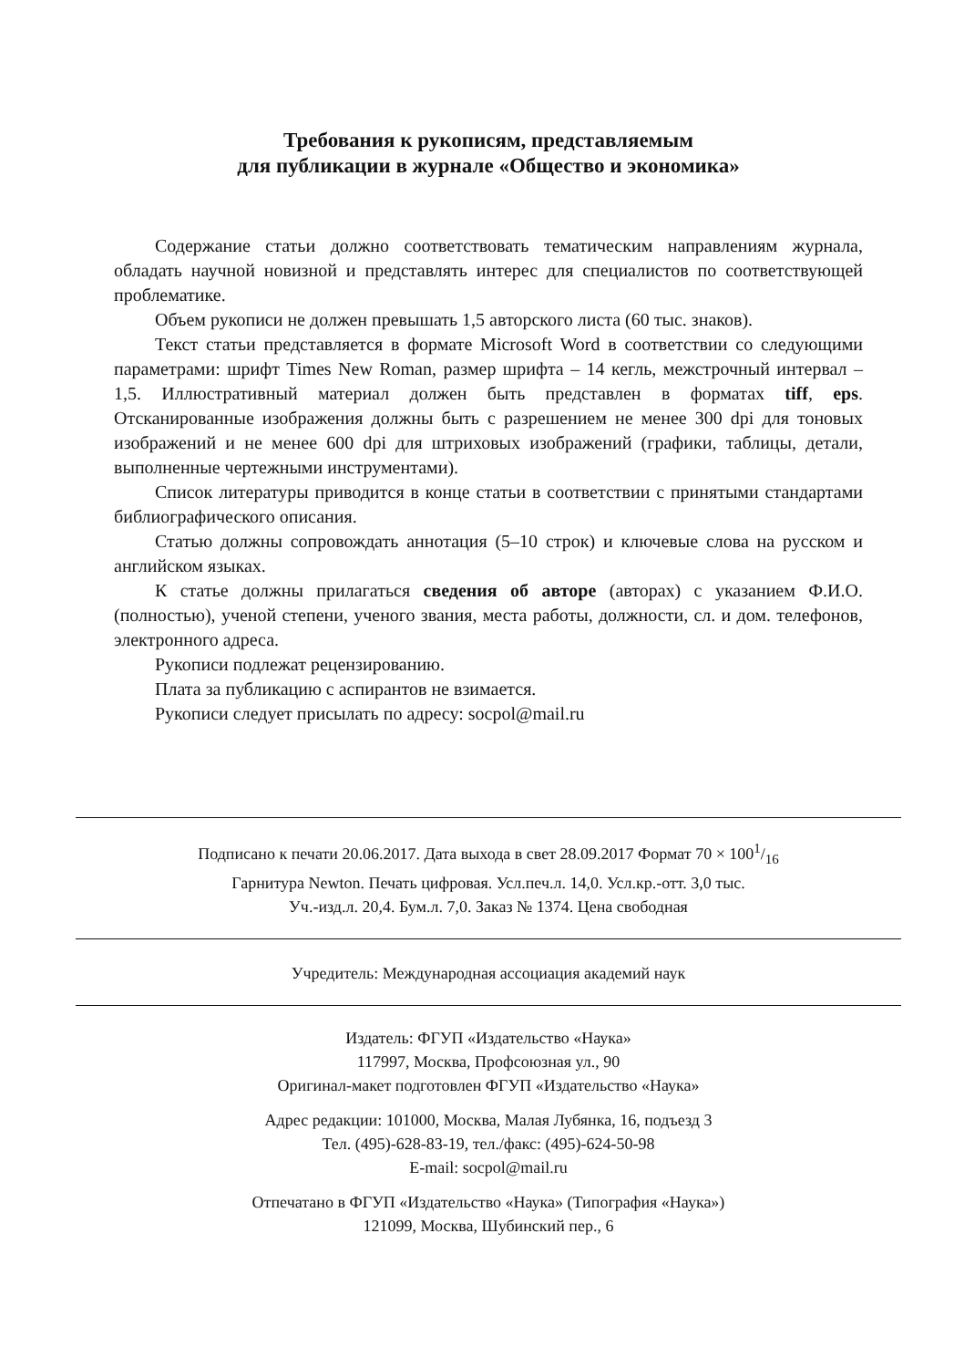Требования к рукописям, представляемым
для публикации в журнале «Общество и экономика»
Содержание статьи должно соответствовать тематическим направлениям журнала, обладать научной новизной и представлять интерес для специалистов по соответствующей проблематике.
Объем рукописи не должен превышать 1,5 авторского листа (60 тыс. знаков).
Текст статьи представляется в формате Microsoft Word в соответствии со следующими параметрами: шрифт Times New Roman, размер шрифта – 14 кегль, межстрочный интервал – 1,5. Иллюстративный материал должен быть представлен в форматах tiff, eps. Отсканированные изображения должны быть с разрешением не менее 300 dpi для тоновых изображений и не менее 600 dpi для штриховых изображений (графики, таблицы, детали, выполненные чертежными инструментами).
Список литературы приводится в конце статьи в соответствии с принятыми стандартами библиографического описания.
Статью должны сопровождать аннотация (5–10 строк) и ключевые слова на русском и английском языках.
К статье должны прилагаться сведения об авторе (авторах) с указанием Ф.И.О. (полностью), ученой степени, ученого звания, места работы, должности, сл. и дом. телефонов, электронного адреса.
Рукописи подлежат рецензированию.
Плата за публикацию с аспирантов не взимается.
Рукописи следует присылать по адресу: socpol@mail.ru
Подписано к печати 20.06.2017. Дата выхода в свет 28.09.2017 Формат 70 × 1001/16
Гарнитура Newton. Печать цифровая. Усл.печ.л. 14,0. Усл.кр.-отт. 3,0 тыс.
Уч.-изд.л. 20,4. Бум.л. 7,0. Заказ № 1374. Цена свободная
Учредитель: Международная ассоциация академий наук
Издатель: ФГУП «Издательство «Наука»
117997, Москва, Профсоюзная ул., 90
Оригинал-макет подготовлен ФГУП «Издательство «Наука»
Адрес редакции: 101000, Москва, Малая Лубянка, 16, подъезд 3
Тел. (495)-628-83-19, тел./факс: (495)-624-50-98
E-mail: socpol@mail.ru
Отпечатано в ФГУП «Издательство «Наука» (Типография «Наука»)
121099, Москва, Шубинский пер., 6